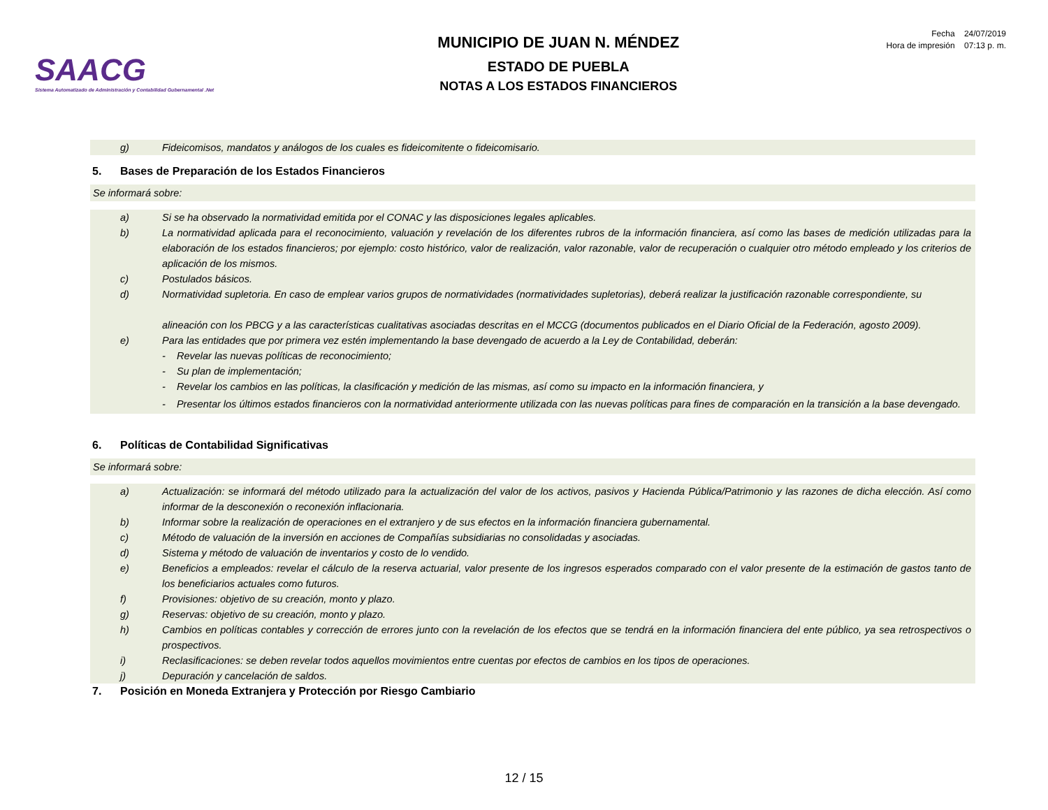SAACG
Sistema Automatizado de Administración y Contabilidad Gubernamental .Net
MUNICIPIO DE JUAN N. MÉNDEZ
ESTADO DE PUEBLA
NOTAS A LOS ESTADOS FINANCIEROS
Fecha 24/07/2019
Hora de impresión 07:13 p. m.
g) Fideicomisos, mandatos y análogos de los cuales es fideicomitente o fideicomisario.
5. Bases de Preparación de los Estados Financieros
Se informará sobre:
a) Si se ha observado la normatividad emitida por el CONAC y las disposiciones legales aplicables.
b) La normatividad aplicada para el reconocimiento, valuación y revelación de los diferentes rubros de la información financiera, así como las bases de medición utilizadas para la elaboración de los estados financieros; por ejemplo: costo histórico, valor de realización, valor razonable, valor de recuperación o cualquier otro método empleado y los criterios de aplicación de los mismos.
c) Postulados básicos.
d) Normatividad supletoria. En caso de emplear varios grupos de normatividades (normatividades supletorias), deberá realizar la justificación razonable correspondiente, su
alineación con los PBCG y a las características cualitativas asociadas descritas en el MCCG (documentos publicados en el Diario Oficial de la Federación, agosto 2009).
e) Para las entidades que por primera vez estén implementando la base devengado de acuerdo a la Ley de Contabilidad, deberán:
- Revelar las nuevas políticas de reconocimiento;
- Su plan de implementación;
- Revelar los cambios en las políticas, la clasificación y medición de las mismas, así como su impacto en la información financiera, y
- Presentar los últimos estados financieros con la normatividad anteriormente utilizada con las nuevas políticas para fines de comparación en la transición a la base devengado.
6. Políticas de Contabilidad Significativas
Se informará sobre:
a) Actualización: se informará del método utilizado para la actualización del valor de los activos, pasivos y Hacienda Pública/Patrimonio y las razones de dicha elección. Así como informar de la desconexión o reconexión inflacionaria.
b) Informar sobre la realización de operaciones en el extranjero y de sus efectos en la información financiera gubernamental.
c) Método de valuación de la inversión en acciones de Compañías subsidiarias no consolidadas y asociadas.
d) Sistema y método de valuación de inventarios y costo de lo vendido.
e) Beneficios a empleados: revelar el cálculo de la reserva actuarial, valor presente de los ingresos esperados comparado con el valor presente de la estimación de gastos tanto de los beneficiarios actuales como futuros.
f) Provisiones: objetivo de su creación, monto y plazo.
g) Reservas: objetivo de su creación, monto y plazo.
h) Cambios en políticas contables y corrección de errores junto con la revelación de los efectos que se tendrá en la información financiera del ente público, ya sea retrospectivos o prospectivos.
i) Reclasificaciones: se deben revelar todos aquellos movimientos entre cuentas por efectos de cambios en los tipos de operaciones.
j) Depuración y cancelación de saldos.
7. Posición en Moneda Extranjera y Protección por Riesgo Cambiario
12 / 15